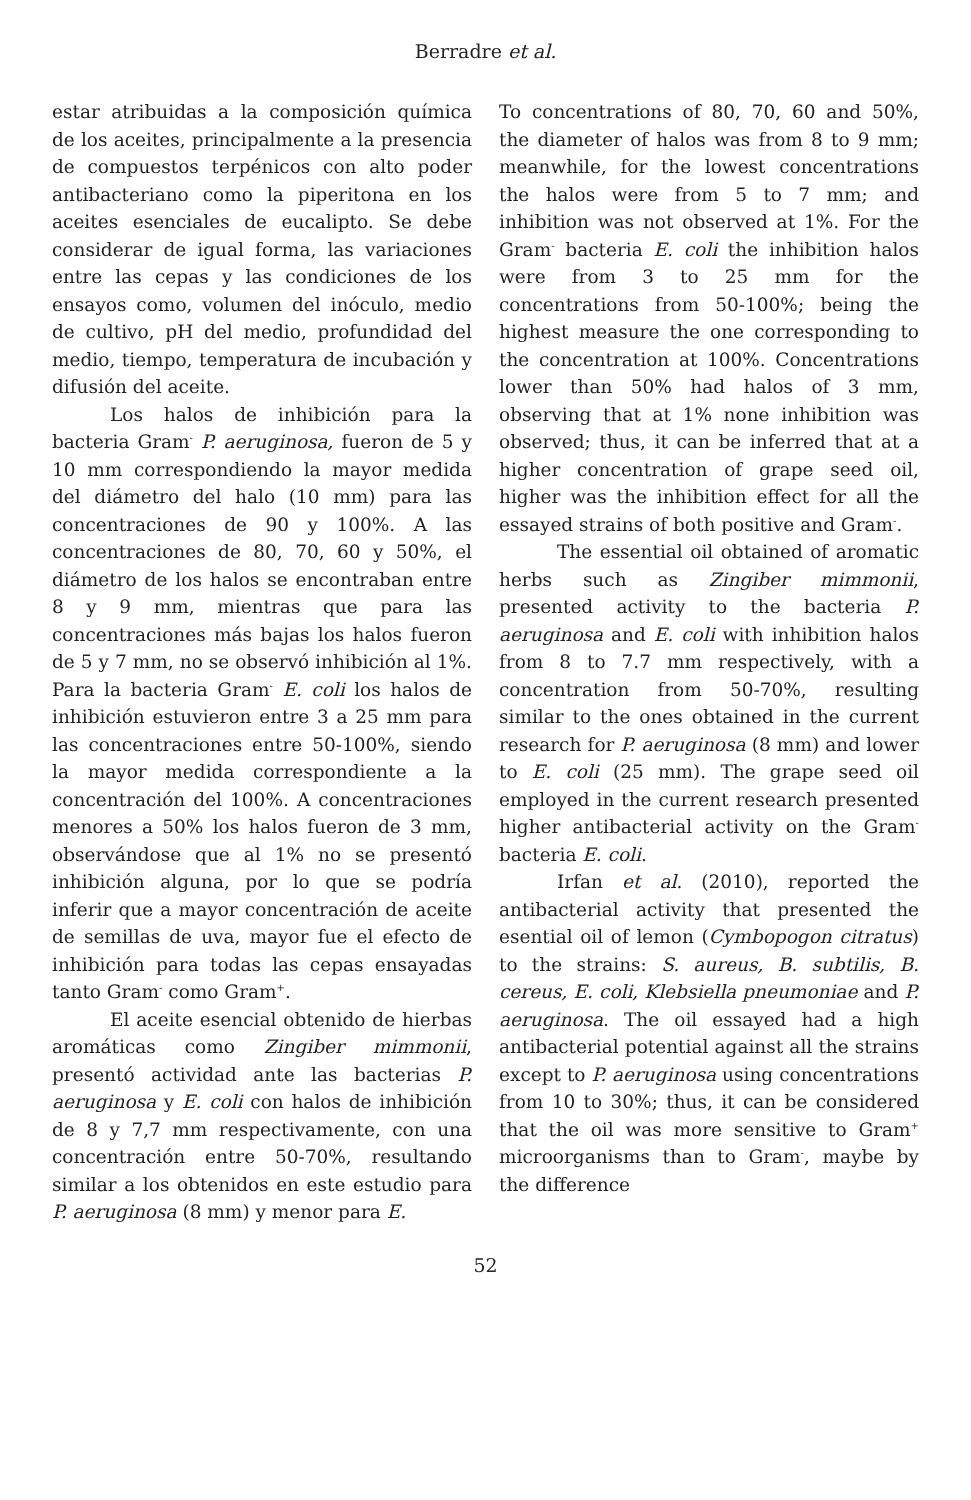Berradre et al.
estar atribuidas a la composición química de los aceites, principalmente a la presencia de compuestos terpénicos con alto poder antibacteriano como la piperitona en los aceites esenciales de eucalipto. Se debe considerar de igual forma, las variaciones entre las cepas y las condiciones de los ensayos como, volumen del inóculo, medio de cultivo, pH del medio, profundidad del medio, tiempo, temperatura de incubación y difusión del aceite.
Los halos de inhibición para la bacteria Gram<sup>-</sup> P. aeruginosa, fueron de 5 y 10 mm correspondiendo la mayor medida del diámetro del halo (10 mm) para las concentraciones de 90 y 100%. A las concentraciones de 80, 70, 60 y 50%, el diámetro de los halos se encontraban entre 8 y 9 mm, mientras que para las concentraciones más bajas los halos fueron de 5 y 7 mm, no se observó inhibición al 1%. Para la bacteria Gram<sup>-</sup> E. coli los halos de inhibición estuvieron entre 3 a 25 mm para las concentraciones entre 50-100%, siendo la mayor medida correspondiente a la concentración del 100%. A concentraciones menores a 50% los halos fueron de 3 mm, observándose que al 1% no se presentó inhibición alguna, por lo que se podría inferir que a mayor concentración de aceite de semillas de uva, mayor fue el efecto de inhibición para todas las cepas ensayadas tanto Gram<sup>-</sup> como Gram<sup>+</sup>.
El aceite esencial obtenido de hierbas aromáticas como Zingiber mimmonii, presentó actividad ante las bacterias P. aeruginosa y E. coli con halos de inhibición de 8 y 7,7 mm respectivamente, con una concentración entre 50-70%, resultando similar a los obtenidos en este estudio para P. aeruginosa (8 mm) y menor para E.
To concentrations of 80, 70, 60 and 50%, the diameter of halos was from 8 to 9 mm; meanwhile, for the lowest concentrations the halos were from 5 to 7 mm; and inhibition was not observed at 1%. For the Gram<sup>-</sup> bacteria E. coli the inhibition halos were from 3 to 25 mm for the concentrations from 50-100%; being the highest measure the one corresponding to the concentration at 100%. Concentrations lower than 50% had halos of 3 mm, observing that at 1% none inhibition was observed; thus, it can be inferred that at a higher concentration of grape seed oil, higher was the inhibition effect for all the essayed strains of both positive and Gram<sup>-</sup>.
The essential oil obtained of aromatic herbs such as Zingiber mimmonii, presented activity to the bacteria P. aeruginosa and E. coli with inhibition halos from 8 to 7.7 mm respectively, with a concentration from 50-70%, resulting similar to the ones obtained in the current research for P. aeruginosa (8 mm) and lower to E. coli (25 mm). The grape seed oil employed in the current research presented higher antibacterial activity on the Gram<sup>-</sup> bacteria E. coli.
Irfan et al. (2010), reported the antibacterial activity that presented the esential oil of lemon (Cymbopogon citratus) to the strains: S. aureus, B. subtilis, B. cereus, E. coli, Klebsiella pneumoniae and P. aeruginosa. The oil essayed had a high antibacterial potential against all the strains except to P. aeruginosa using concentrations from 10 to 30%; thus, it can be considered that the oil was more sensitive to Gram<sup>+</sup> microorganisms than to Gram<sup>-</sup>, maybe by the difference
52